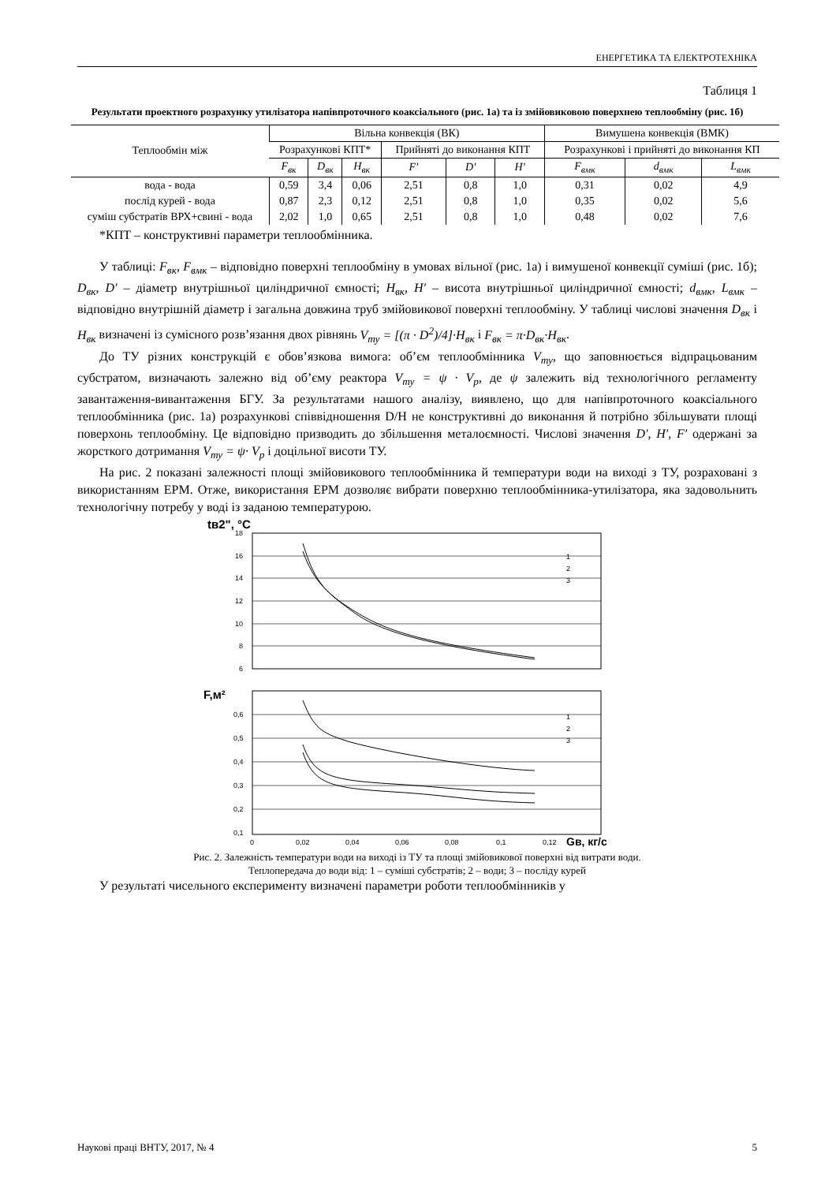ЕНЕРГЕТИКА ТА ЕЛЕКТРОТЕХНІКА
Таблиця 1
Результати проектного розрахунку утилізатора напівпроточного коаксіального (рис. 1а) та із змійовиковою поверхнею теплообміну (рис. 1б)
| Теплообмін між | Вільна конвекція (ВК) | | | | | | Вимушена конвекція (ВМК) | | |
| --- | --- | --- | --- | --- | --- | --- | --- | --- | --- |
| | Розрахункові КПТ* | | | Прийняті до виконання КПТ | | | Розрахункові і прийняті до виконання КП | | |
| | F<sub>вк</sub> | D<sub>вк</sub> | H<sub>вк</sub> | F′ | D′ | H′ | F<sub>вмк</sub> | d<sub>вмк</sub> | L<sub>вмк</sub> |
| вода - вода | 0,59 | 3,4 | 0,06 | 2,51 | 0,8 | 1,0 | 0,31 | 0,02 | 4,9 |
| послід курей - вода | 0,87 | 2,3 | 0,12 | 2,51 | 0,8 | 1,0 | 0,35 | 0,02 | 5,6 |
| суміш субстратів ВРХ+свині - вода | 2,02 | 1,0 | 0,65 | 2,51 | 0,8 | 1,0 | 0,48 | 0,02 | 7,6 |
*КПТ – конструктивні параметри теплообмінника.
У таблиці: F<sub>вк</sub>, F<sub>вмк</sub> – відповідно поверхні теплообміну в умовах вільної (рис. 1а) і вимушеної конвекції суміші (рис. 1б); D<sub>вк</sub>, D′ – діаметр внутрішньої циліндричної ємності; H<sub>вк</sub>, H′ – висота внутрішньої циліндричної ємності; d<sub>вмк</sub>, L<sub>вмк</sub> – відповідно внутрішній діаметр і загальна довжина труб змійовикової поверхні теплообміну. У таблиці числові значення D<sub>вк</sub> і H<sub>вк</sub> визначені із сумісного розв’язання двох рівнянь V<sub>ту</sub> = [(π · D<sup>2</sup>)/4]·H<sub>вк</sub> і F<sub>вк</sub> = π·D<sub>вк</sub>·H<sub>вк</sub>.
До ТУ різних конструкцій є обов’язкова вимога: об’єм теплообмінника V<sub>ту</sub>, що заповнюється відпрацьованим субстратом, визначають залежно від об’єму реактора V<sub>ту</sub> = ψ · V<sub>р</sub>, де ψ залежить від технологічного регламенту завантаження-вивантаження БГУ. За результатами нашого аналізу, виявлено, що для напівпроточного коаксіального теплообмінника (рис. 1а) розрахункові співвідношення D/H не конструктивні до виконання й потрібно збільшувати площі поверхонь теплообміну. Це відповідно призводить до збільшення металоємності. Числові значення D′, H′, F′ одержані за жорсткого дотримання V<sub>ту</sub> = ψ· V<sub>р</sub> і доцільної висоти ТУ.
На рис. 2 показані залежності площі змійовикового теплообмінника й температури води на виході з ТУ, розраховані з використанням ЕРМ. Отже, використання ЕРМ дозволяє вибрати поверхню теплообмінника-утилізатора, яка задовольнить технологічну потребу у воді із заданою температурою.
tв2", °C
18
16
14
12
10
8
6
1
2
3
F,м²
0,6
0,5
0,4
0,3
0,2
0,1
1
2
3
0
0,02
0,04
0,06
0,08
0,1
0,12
Gв, кг/с
Рис. 2. Залежність температури води на виході із ТУ та площі змійовикової поверхні від витрати води.
Теплопередача до води від: 1 – суміші субстратів; 2 – води; 3 – посліду курей
У результаті чисельного експерименту визначені параметри роботи теплообмінників у
Наукові праці ВНТУ, 2017, № 4 5